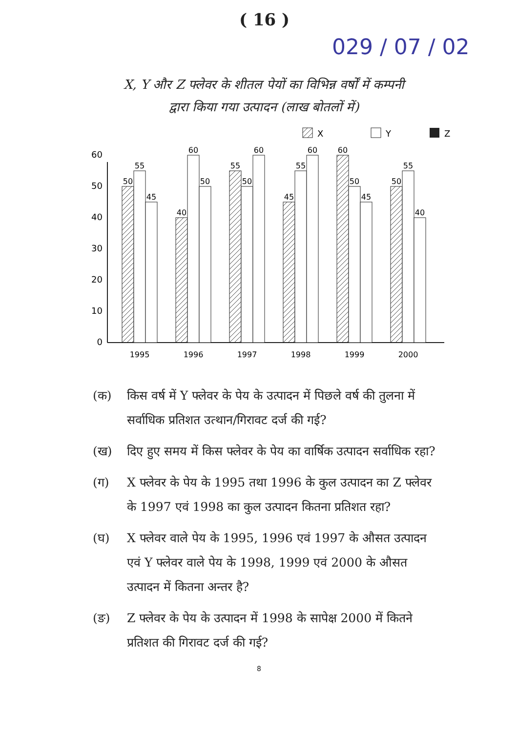( 16 )
029 / 07 / 02
X, Y और Z फ्लेवर के शीतल पेयों का विभिन्न वर्षों में कम्पनी द्वारा किया गया उत्पादन (लाख बोतलों में)
X
Y
Z
0
10
20
30
40
50
60
50
55
45
40
60
50
55
50
60
45
55
60
60
50
45
50
55
40
1995
1996
1997
1998
1999
2000
(क) किस वर्ष में Y फ्लेवर के पेय के उत्पादन में पिछले वर्ष की तुलना में सर्वाधिक प्रतिशत उत्थान/गिरावट दर्ज की गई?
(ख) दिए हुए समय में किस फ्लेवर के पेय का वार्षिक उत्पादन सर्वाधिक रहा?
(ग) X फ्लेवर के पेय के 1995 तथा 1996 के कुल उत्पादन का Z फ्लेवर के 1997 एवं 1998 का कुल उत्पादन कितना प्रतिशत रहा?
(घ) X फ्लेवर वाले पेय के 1995, 1996 एवं 1997 के औसत उत्पादन एवं Y फ्लेवर वाले पेय के 1998, 1999 एवं 2000 के औसत उत्पादन में कितना अन्तर है?
(ङ) Z फ्लेवर के पेय के उत्पादन में 1998 के सापेक्ष 2000 में कितने प्रतिशत की गिरावट दर्ज की गई?
8